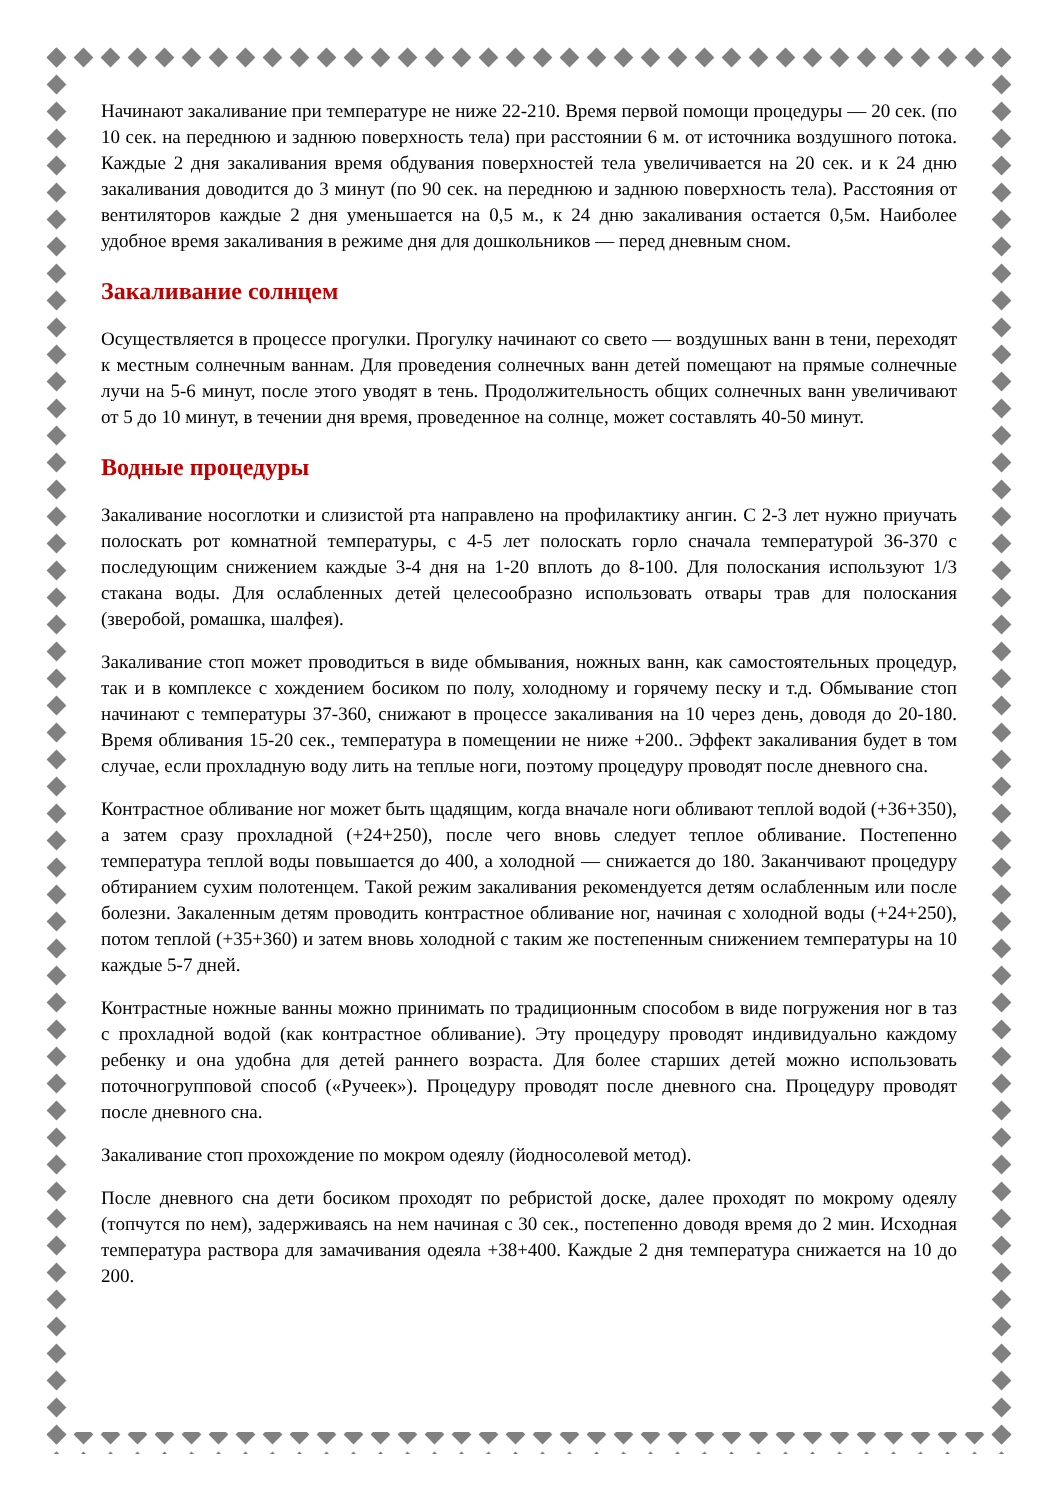Начинают закаливание при температуре не ниже 22-210. Время первой помощи процедуры — 20 сек. (по 10 сек. на переднюю и заднюю поверхность тела) при расстоянии 6 м. от источника воздушного потока. Каждые 2 дня закаливания время обдувания поверхностей тела увеличивается на 20 сек. и к 24 дню закаливания доводится до 3 минут (по 90 сек. на переднюю и заднюю поверхность тела). Расстояния от вентиляторов каждые 2 дня уменьшается на 0,5 м., к 24 дню закаливания остается 0,5м. Наиболее удобное время закаливания в режиме дня для дошкольников — перед дневным сном.
Закаливание солнцем
Осуществляется в процессе прогулки. Прогулку начинают со свето — воздушных ванн в тени, переходят к местным солнечным ваннам. Для проведения солнечных ванн детей помещают на прямые солнечные лучи на 5-6 минут, после этого уводят в тень. Продолжительность общих солнечных ванн увеличивают от 5 до 10 минут, в течении дня время, проведенное на солнце, может составлять 40-50 минут.
Водные процедуры
Закаливание носоглотки и слизистой рта направлено на профилактику ангин. С 2-3 лет нужно приучать полоскать рот комнатной температуры, с 4-5 лет полоскать горло сначала температурой 36-370 с последующим снижением каждые 3-4 дня на 1-20 вплоть до 8-100. Для полоскания используют 1/3 стакана воды. Для ослабленных детей целесообразно использовать отвары трав для полоскания (зверобой, ромашка, шалфея).
Закаливание стоп может проводиться в виде обмывания, ножных ванн, как самостоятельных процедур, так и в комплексе с хождением босиком по полу, холодному и горячему песку и т.д. Обмывание стоп начинают с температуры 37-360, снижают в процессе закаливания на 10 через день, доводя до 20-180. Время обливания 15-20 сек., температура в помещении не ниже +200.. Эффект закаливания будет в том случае, если прохладную воду лить на теплые ноги, поэтому процедуру проводят после дневного сна.
Контрастное обливание ног может быть щадящим, когда вначале ноги обливают теплой водой (+36+350), а затем сразу прохладной (+24+250), после чего вновь следует теплое обливание. Постепенно температура теплой воды повышается до 400, а холодной — снижается до 180. Заканчивают процедуру обтиранием сухим полотенцем. Такой режим закаливания рекомендуется детям ослабленным или после болезни. Закаленным детям проводить контрастное обливание ног, начиная с холодной воды (+24+250), потом теплой (+35+360) и затем вновь холодной с таким же постепенным снижением температуры на 10 каждые 5-7 дней.
Контрастные ножные ванны можно принимать по традиционным способом в виде погружения ног в таз с прохладной водой (как контрастное обливание). Эту процедуру проводят индивидуально каждому ребенку и она удобна для детей раннего возраста. Для более старших детей можно использовать поточногрупповой способ («Ручеек»). Процедуру проводят после дневного сна. Процедуру проводят после дневного сна.
Закаливание стоп прохождение по мокром одеялу (йодносолевой метод).
После дневного сна дети босиком проходят по ребристой доске, далее проходят по мокрому одеялу (топчутся по нем), задерживаясь на нем начиная с 30 сек., постепенно доводя время до 2 мин. Исходная температура раствора для замачивания одеяла +38+400. Каждые 2 дня температура снижается на 10 до 200.